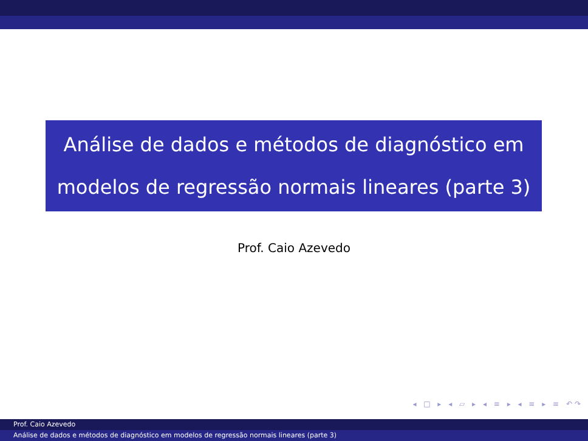Análise de dados e métodos de diagnóstico em
modelos de regressão normais lineares (parte 3)
Prof. Caio Azevedo
◂ □ ▸ ◂ ▱ ▸ ◂ ≡ ▸ ◂ ≡ ▸ ≡ ↶↷
Prof. Caio Azevedo
Análise de dados e métodos de diagnóstico em modelos de regressão normais lineares (parte 3)